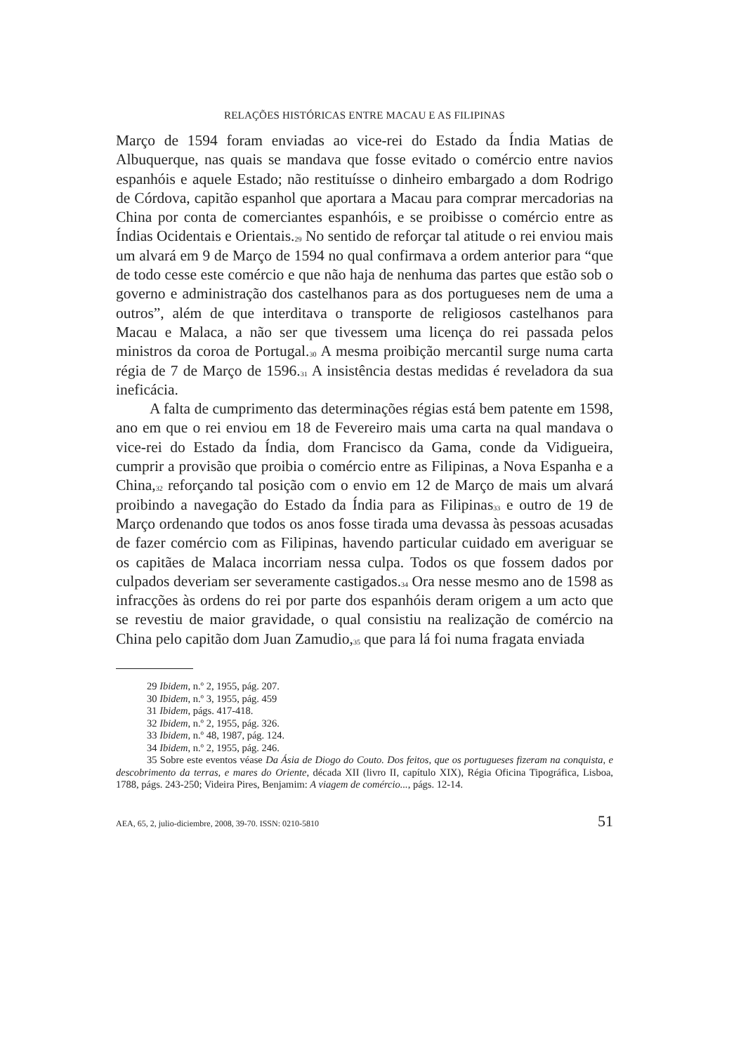RELAÇÕES HISTÓRICAS ENTRE MACAU E AS FILIPINAS
Março de 1594 foram enviadas ao vice-rei do Estado da Índia Matias de Albuquerque, nas quais se mandava que fosse evitado o comércio entre navios espanhóis e aquele Estado; não restituísse o dinheiro embargado a dom Rodrigo de Córdova, capitão espanhol que aportara a Macau para comprar mercadorias na China por conta de comerciantes espanhóis, e se proibisse o comércio entre as Índias Ocidentais e Orientais.<sup>29</sup> No sentido de reforçar tal atitude o rei enviou mais um alvará em 9 de Março de 1594 no qual confirmava a ordem anterior para “que de todo cesse este comércio e que não haja de nenhuma das partes que estão sob o governo e administração dos castelhanos para as dos portugueses nem de uma a outros”, além de que interditava o transporte de religiosos castelhanos para Macau e Malaca, a não ser que tivessem uma licença do rei passada pelos ministros da coroa de Portugal.<sup>30</sup> A mesma proibição mercantil surge numa carta régia de 7 de Março de 1596.<sup>31</sup> A insistência destas medidas é reveladora da sua ineficácia.
A falta de cumprimento das determinações régias está bem patente em 1598, ano em que o rei enviou em 18 de Fevereiro mais uma carta na qual mandava o vice-rei do Estado da Índia, dom Francisco da Gama, conde da Vidigueira, cumprir a provisão que proibia o comércio entre as Filipinas, a Nova Espanha e a China,<sup>32</sup> reforçando tal posição com o envio em 12 de Março de mais um alvará proibindo a navegação do Estado da Índia para as Filipinas<sup>33</sup> e outro de 19 de Março ordenando que todos os anos fosse tirada uma devassa às pessoas acusadas de fazer comércio com as Filipinas, havendo particular cuidado em averiguar se os capitães de Malaca incorriam nessa culpa. Todos os que fossem dados por culpados deveriam ser severamente castigados.<sup>34</sup> Ora nesse mesmo ano de 1598 as infracções às ordens do rei por parte dos espanhóis deram origem a um acto que se revestiu de maior gravidade, o qual consistiu na realização de comércio na China pelo capitão dom Juan Zamudio,<sup>35</sup> que para lá foi numa fragata enviada
29 Ibidem, n.º 2, 1955, pág. 207.
30 Ibidem, n.º 3, 1955, pág. 459
31 Ibidem, págs. 417-418.
32 Ibidem, n.º 2, 1955, pág. 326.
33 Ibidem, n.º 48, 1987, pág. 124.
34 Ibidem, n.º 2, 1955, pág. 246.
35 Sobre este eventos véase Da Ásia de Diogo do Couto. Dos feitos, que os portugueses fizeram na conquista, e descobrimento da terras, e mares do Oriente, década XII (livro II, capítulo XIX), Régia Oficina Tipográfica, Lisboa, 1788, págs. 243-250; Videira Pires, Benjamim: A viagem de comércio..., págs. 12-14.
AEA, 65, 2, julio-diciembre, 2008, 39-70. ISSN: 0210-5810 51